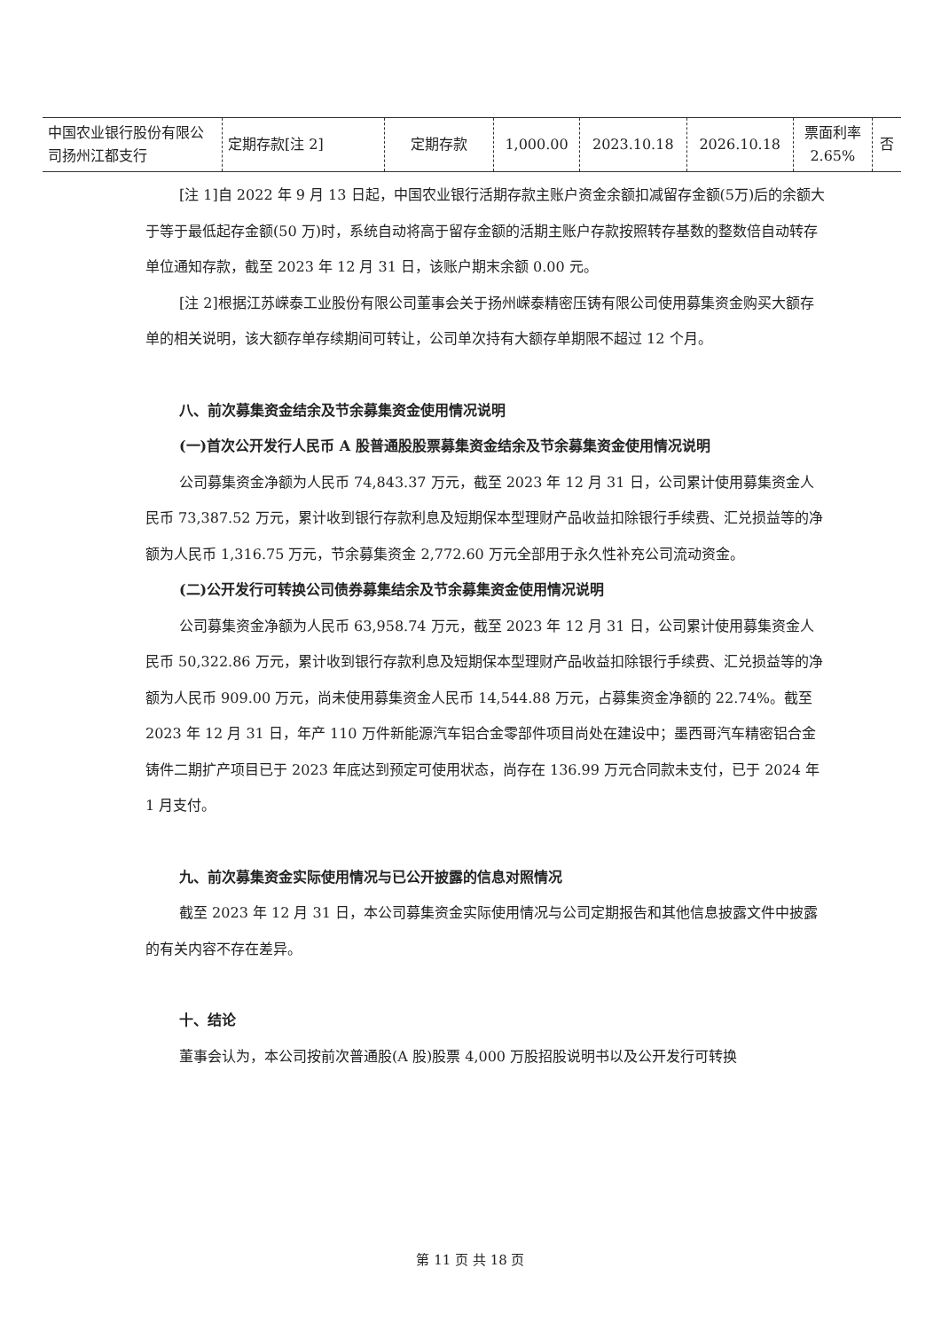| 中国农业银行股份有限公司扬州江都支行 | 定期存款[注 2] | 定期存款 | 1,000.00 | 2023.10.18 | 2026.10.18 | 票面利率 2.65% | 否 |
[注 1]自 2022 年 9 月 13 日起，中国农业银行活期存款主账户资金余额扣减留存金额(5万)后的余额大于等于最低起存金额(50 万)时，系统自动将高于留存金额的活期主账户存款按照转存基数的整数倍自动转存单位通知存款，截至 2023 年 12 月 31 日，该账户期末余额 0.00 元。
[注 2]根据江苏嵘泰工业股份有限公司董事会关于扬州嵘泰精密压铸有限公司使用募集资金购买大额存单的相关说明，该大额存单存续期间可转让，公司单次持有大额存单期限不超过 12 个月。
八、前次募集资金结余及节余募集资金使用情况说明
(一)首次公开发行人民币 A 股普通股股票募集资金结余及节余募集资金使用情况说明
公司募集资金净额为人民币 74,843.37 万元，截至 2023 年 12 月 31 日，公司累计使用募集资金人民币 73,387.52 万元，累计收到银行存款利息及短期保本型理财产品收益扣除银行手续费、汇兑损益等的净额为人民币 1,316.75 万元，节余募集资金 2,772.60 万元全部用于永久性补充公司流动资金。
(二)公开发行可转换公司债券募集结余及节余募集资金使用情况说明
公司募集资金净额为人民币 63,958.74 万元，截至 2023 年 12 月 31 日，公司累计使用募集资金人民币 50,322.86 万元，累计收到银行存款利息及短期保本型理财产品收益扣除银行手续费、汇兑损益等的净额为人民币 909.00 万元，尚未使用募集资金人民币 14,544.88 万元，占募集资金净额的 22.74%。截至 2023 年 12 月 31 日，年产 110 万件新能源汽车铝合金零部件项目尚处在建设中；墨西哥汽车精密铝合金铸件二期扩产项目已于 2023 年底达到预定可使用状态，尚存在 136.99 万元合同款未支付，已于 2024 年 1 月支付。
九、前次募集资金实际使用情况与已公开披露的信息对照情况
截至 2023 年 12 月 31 日，本公司募集资金实际使用情况与公司定期报告和其他信息披露文件中披露的有关内容不存在差异。
十、结论
董事会认为，本公司按前次普通股(A 股)股票 4,000 万股招股说明书以及公开发行可转换
第 11 页 共 18 页